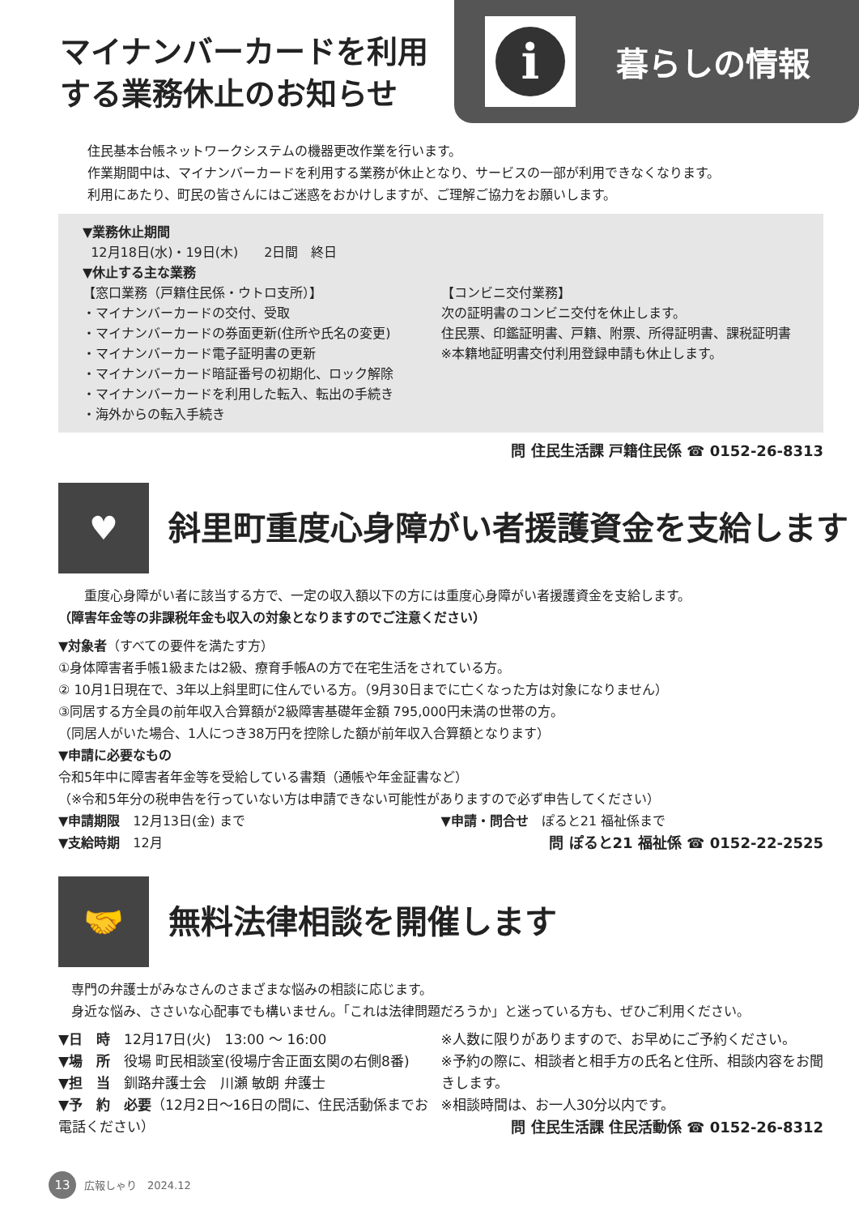マイナンバーカードを利用する業務休止のお知らせ
i
暮らしの情報
住民基本台帳ネットワークシステムの機器更改作業を行います。
作業期間中は、マイナンバーカードを利用する業務が休止となり、サービスの一部が利用できなくなります。
利用にあたり、町民の皆さんにはご迷惑をおかけしますが、ご理解ご協力をお願いします。
▼業務休止期間
12月18日(水)・19日(木)　　2日間　終日
▼休止する主な業務
【窓口業務（戸籍住民係・ウトロ支所）】
・マイナンバーカードの交付、受取
・マイナンバーカードの券面更新(住所や氏名の変更)
・マイナンバーカード電子証明書の更新
・マイナンバーカード暗証番号の初期化、ロック解除
・マイナンバーカードを利用した転入、転出の手続き
・海外からの転入手続き
【コンビニ交付業務】
次の証明書のコンビニ交付を休止します。
住民票、印鑑証明書、戸籍、附票、所得証明書、課税証明書
※本籍地証明書交付利用登録申請も休止します。
問 住民生活課 戸籍住民係 ☎ 0152-26-8313
♥
斜里町重度心身障がい者援護資金を支給します
　　重度心身障がい者に該当する方で、一定の収入額以下の方には重度心身障がい者援護資金を支給します。
（障害年金等の非課税年金も収入の対象となりますのでご注意ください）
▼対象者（すべての要件を満たす方）
①身体障害者手帳1級または2級、療育手帳Aの方で在宅生活をされている方。
② 10月1日現在で、3年以上斜里町に住んでいる方。（9月30日までに亡くなった方は対象になりません）
③同居する方全員の前年収入合算額が2級障害基礎年金額 795,000円未満の世帯の方。
（同居人がいた場合、1人につき38万円を控除した額が前年収入合算額となります）
▼申請に必要なもの
令和5年中に障害者年金等を受給している書類（通帳や年金証書など）
（※令和5年分の税申告を行っていない方は申請できない可能性がありますので必ず申告してください）
▼申請期限　12月13日(金) まで
▼支給時期　12月
▼申請・問合せ　ぽると21 福祉係まで
問 ぽると21 福祉係 ☎ 0152-22-2525
🤝
無料法律相談を開催します
　専門の弁護士がみなさんのさまざまな悩みの相談に応じます。
　身近な悩み、ささいな心配事でも構いません。「これは法律問題だろうか」と迷っている方も、ぜひご利用ください。
▼日　時　12月17日(火)　13:00 ～ 16:00
▼場　所　役場 町民相談室(役場庁舎正面玄関の右側8番)
▼担　当　釧路弁護士会　川瀬 敏朗 弁護士
▼予　約　必要（12月2日～16日の間に、住民活動係までお電話ください）
※人数に限りがありますので、お早めにご予約ください。
※予約の際に、相談者と相手方の氏名と住所、相談内容をお聞きします。
※相談時間は、お一人30分以内です。
問 住民生活課 住民活動係 ☎ 0152-26-8312
13 広報しゃり　2024.12